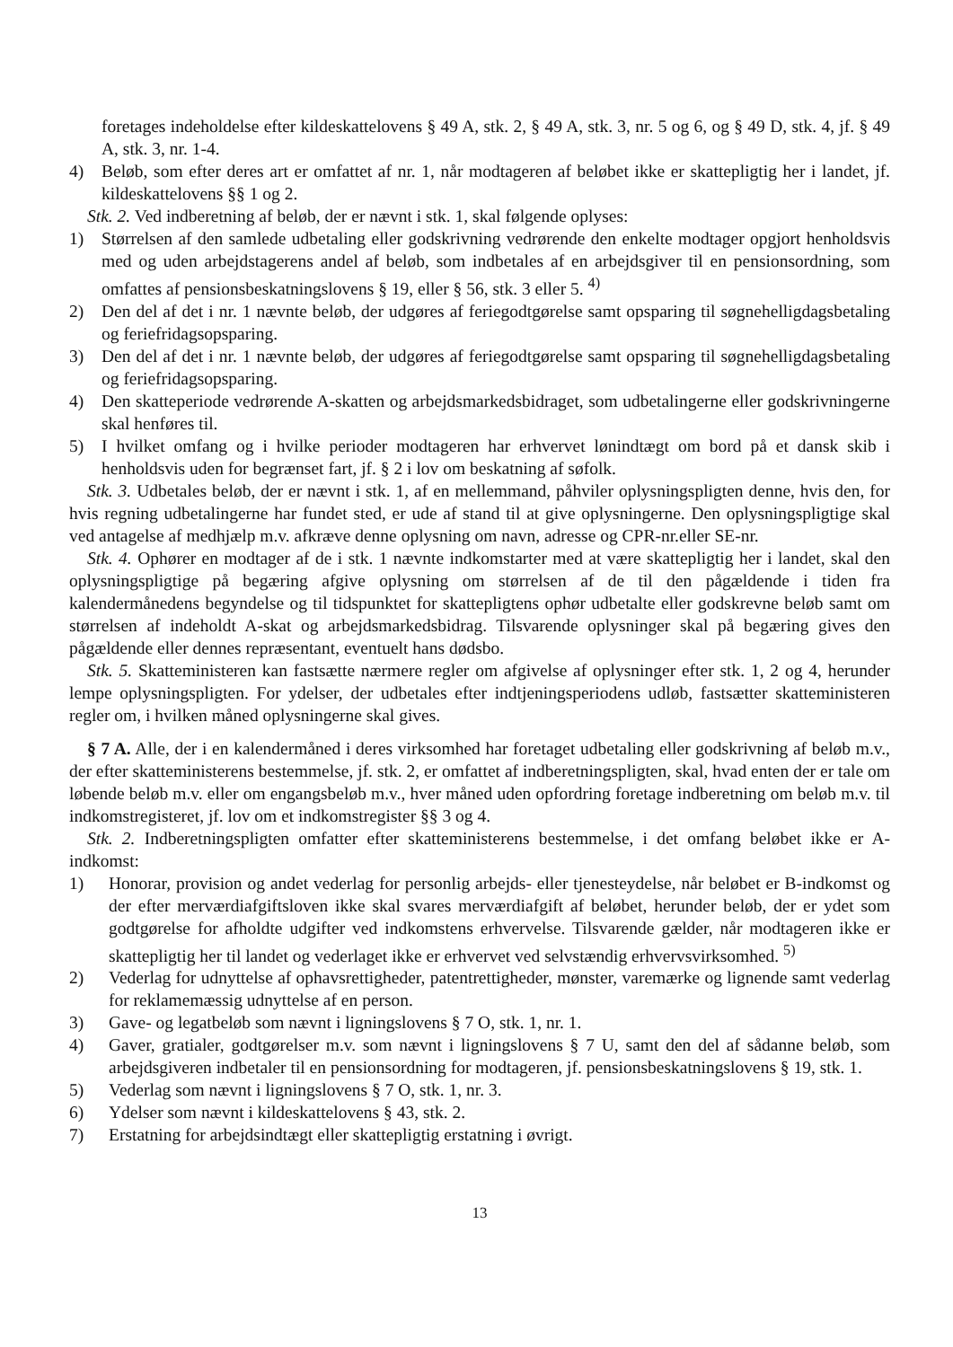foretages indeholdelse efter kildeskattelovens § 49 A, stk. 2, § 49 A, stk. 3, nr. 5 og 6, og § 49 D, stk. 4, jf. § 49 A, stk. 3, nr. 1-4.
4) Beløb, som efter deres art er omfattet af nr. 1, når modtageren af beløbet ikke er skattepligtig her i landet, jf. kildeskattelovens §§ 1 og 2.
Stk. 2. Ved indberetning af beløb, der er nævnt i stk. 1, skal følgende oplyses:
1) Størrelsen af den samlede udbetaling eller godskrivning vedrørende den enkelte modtager opgjort henholdsvis med og uden arbejdstagerens andel af beløb, som indbetales af en arbejdsgiver til en pensionsordning, som omfattes af pensionsbeskatningslovens § 19, eller § 56, stk. 3 eller 5. <sup>4)</sup>
2) Den del af det i nr. 1 nævnte beløb, der udgøres af feriegodtgørelse samt opsparing til søgnehelligdagsbetaling og feriefridagsopsparing.
3) Den del af det i nr. 1 nævnte beløb, der udgøres af feriegodtgørelse samt opsparing til søgnehelligdagsbetaling og feriefridagsopsparing.
4) Den skatteperiode vedrørende A-skatten og arbejdsmarkedsbidraget, som udbetalingerne eller godskrivningerne skal henføres til.
5) I hvilket omfang og i hvilke perioder modtageren har erhvervet lønindtægt om bord på et dansk skib i henholdsvis uden for begrænset fart, jf. § 2 i lov om beskatning af søfolk.
Stk. 3. Udbetales beløb, der er nævnt i stk. 1, af en mellemmand, påhviler oplysningspligten denne, hvis den, for hvis regning udbetalingerne har fundet sted, er ude af stand til at give oplysningerne. Den oplysningspligtige skal ved antagelse af medhjælp m.v. afkræve denne oplysning om navn, adresse og CPR-nr.eller SE-nr.
Stk. 4. Ophører en modtager af de i stk. 1 nævnte indkomstarter med at være skattepligtig her i landet, skal den oplysningspligtige på begæring afgive oplysning om størrelsen af de til den pågældende i tiden fra kalendermånedens begyndelse og til tidspunktet for skattepligtens ophør udbetalte eller godskrevne beløb samt om størrelsen af indeholdt A-skat og arbejdsmarkedsbidrag. Tilsvarende oplysninger skal på begæring gives den pågældende eller dennes repræsentant, eventuelt hans dødsbo.
Stk. 5. Skatteministeren kan fastsætte nærmere regler om afgivelse af oplysninger efter stk. 1, 2 og 4, herunder lempe oplysningspligten. For ydelser, der udbetales efter indtjeningsperiodens udløb, fastsætter skatteministeren regler om, i hvilken måned oplysningerne skal gives.
§ 7 A. Alle, der i en kalendermåned i deres virksomhed har foretaget udbetaling eller godskrivning af beløb m.v., der efter skatteministerens bestemmelse, jf. stk. 2, er omfattet af indberetningspligten, skal, hvad enten der er tale om løbende beløb m.v. eller om engangsbeløb m.v., hver måned uden opfordring foretage indberetning om beløb m.v. til indkomstregisteret, jf. lov om et indkomstregister §§ 3 og 4.
Stk. 2. Indberetningspligten omfatter efter skatteministerens bestemmelse, i det omfang beløbet ikke er A-indkomst:
1) Honorar, provision og andet vederlag for personlig arbejds- eller tjenesteydelse, når beløbet er B-indkomst og der efter merværdiafgiftsloven ikke skal svares merværdiafgift af beløbet, herunder beløb, der er ydet som godtgørelse for afholdte udgifter ved indkomstens erhvervelse. Tilsvarende gælder, når modtageren ikke er skattepligtig her til landet og vederlaget ikke er erhvervet ved selvstændig erhvervsvirksomhed. <sup>5)</sup>
2) Vederlag for udnyttelse af ophavsrettigheder, patentrettigheder, mønster, varemærke og lignende samt vederlag for reklamemæssig udnyttelse af en person.
3) Gave- og legatbeløb som nævnt i ligningslovens § 7 O, stk. 1, nr. 1.
4) Gaver, gratialer, godtgørelser m.v. som nævnt i ligningslovens § 7 U, samt den del af sådanne beløb, som arbejdsgiveren indbetaler til en pensionsordning for modtageren, jf. pensionsbeskatningslovens § 19, stk. 1.
5) Vederlag som nævnt i ligningslovens § 7 O, stk. 1, nr. 3.
6) Ydelser som nævnt i kildeskattelovens § 43, stk. 2.
7) Erstatning for arbejdsindtægt eller skattepligtig erstatning i øvrigt.
13